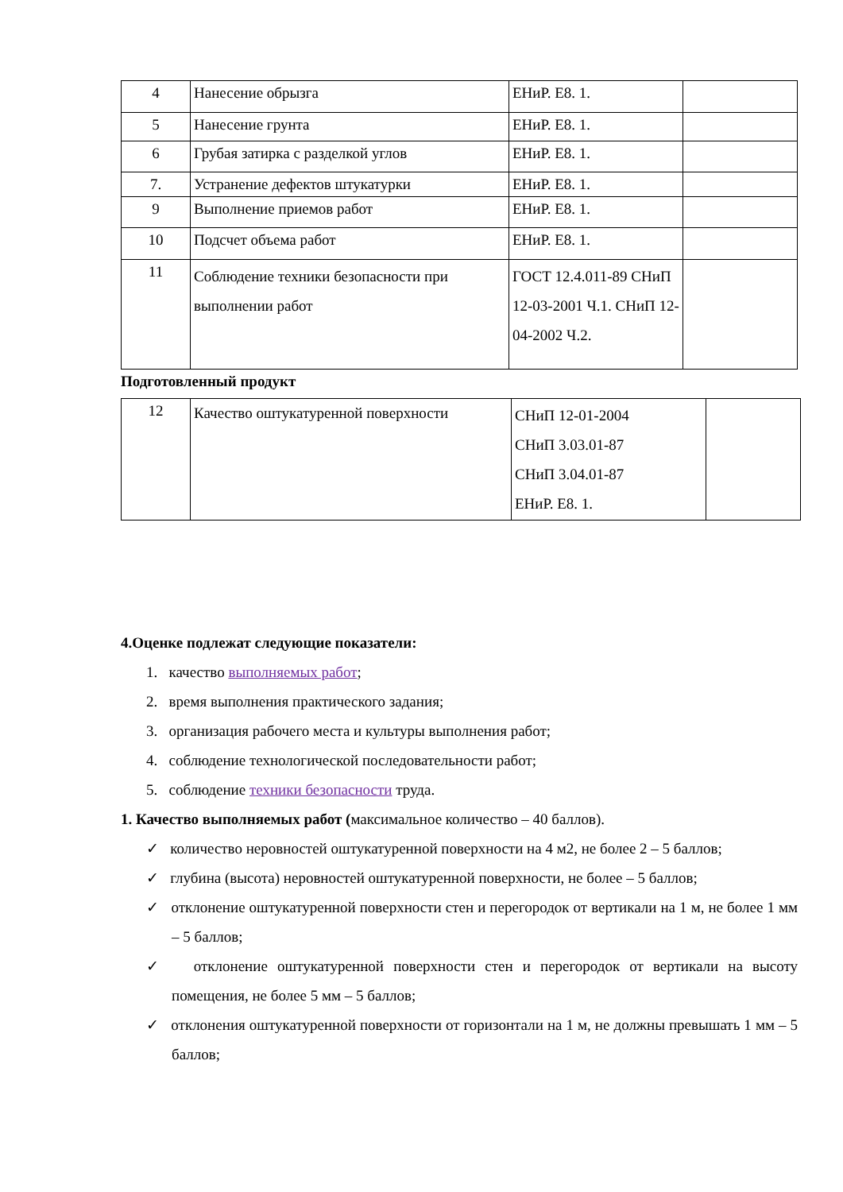| 4 | Нанесение обрызга | ЕНиР. Е8. 1. | |
| 5 | Нанесение грунта | ЕНиР. Е8. 1. | |
| 6 | Грубая затирка с разделкой углов | ЕНиР. Е8. 1. | |
| 7. | Устранение дефектов штукатурки | ЕНиР. Е8. 1. | |
| 9 | Выполнение приемов работ | ЕНиР. Е8. 1. | |
| 10 | Подсчет объема работ | ЕНиР. Е8. 1. | |
| 11 | Соблюдение техники безопасности при выполнении работ | ГОСТ 12.4.011-89 СНиП 12-03-2001 Ч.1. СНиП 12-04-2002 Ч.2. | |
Подготовленный продукт
| 12 | Качество оштукатуренной поверхности | СНиП 12-01-2004 СНиП 3.03.01-87 СНиП 3.04.01-87 ЕНиР. Е8. 1. | |
4.Оценке подлежат следующие показатели:
1. качество выполняемых работ;
2. время выполнения практического задания;
3. организация рабочего места и культуры выполнения работ;
4. соблюдение технологической последовательности работ;
5. соблюдение техники безопасности труда.
1. Качество выполняемых работ (максимальное количество – 40 баллов).
✓ количество неровностей оштукатуренной поверхности на 4 м2, не более 2 – 5 баллов;
✓ глубина (высота) неровностей оштукатуренной поверхности, не более – 5 баллов;
✓ отклонение оштукатуренной поверхности стен и перегородок от вертикали на 1 м, не более 1 мм – 5 баллов;
✓ отклонение оштукатуренной поверхности стен и перегородок от вертикали на высоту помещения, не более 5 мм – 5 баллов;
✓ отклонения оштукатуренной поверхности от горизонтали на 1 м, не должны превышать 1 мм – 5 баллов;